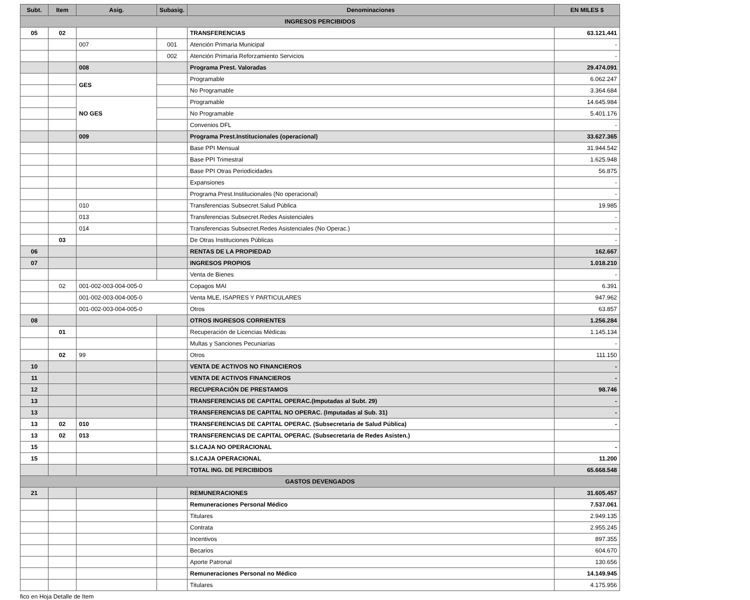| Subt. | Item | Asig. | Subasig. | Denominaciones | EN MILES $ |
| --- | --- | --- | --- | --- | --- |
| INGRESOS PERCIBIDOS | | | | | |
| 05 | 02 | | | TRANSFERENCIAS | 63.121.441 |
| | | 007 | 001 | Atención Primaria Municipal | - |
| | | | 002 | Atención Primaria Reforzamiento Servicios | - |
| | | 008 | | Programa Prest. Valoradas | 29.474.091 |
| | | GES | | Programable | 6.062.247 |
| | | | | No Programable | 3.364.684 |
| | | NO GES | | Programable | 14.645.984 |
| | | | | No Programable | 5.401.176 |
| | | | | Convenios DFL | - |
| | | 009 | | Programa Prest.Institucionales (operacional) | 33.627.365 |
| | | | | Base PPI Mensual | 31.944.542 |
| | | | | Base PPI Trimestral | 1.625.948 |
| | | | | Base PPI Otras Periodicidades | 56.875 |
| | | | | Expansiones | - |
| | | | | Programa Prest.Institucionales (No operacional) | - |
| | | 010 | | Transferencias Subsecret.Salud Pública | 19.985 |
| | | 013 | | Transferencias Subsecret.Redes Asistenciales | - |
| | | 014 | | Transferencias Subsecret.Redes Asistenciales (No Operac.) | - |
| | 03 | | | De Otras Instituciones Públicas | - |
| 06 | | | | RENTAS DE LA PROPIEDAD | 162.667 |
| 07 | | | | INGRESOS PROPIOS | 1.018.210 |
| | | | | Venta de Bienes | - |
| | 02 | 001-002-003-004-005-0 | | Copagos MAI | 6.391 |
| | | 001-002-003-004-005-0 | | Venta MLE, ISAPRES Y PARTICULARES | 947.962 |
| | | 001-002-003-004-005-0 | | Otros | 63.857 |
| 08 | | | | OTROS INGRESOS CORRIENTES | 1.256.284 |
| | 01 | | | Recuperación de Licencias Médicas | 1.145.134 |
| | | | | Multas y Sanciones Pecuniarias | - |
| | 02 | 99 | | Otros | 111.150 |
| 10 | | | | VENTA DE ACTIVOS NO FINANCIEROS | - |
| 11 | | | | VENTA DE ACTIVOS FINANCIEROS | - |
| 12 | | | | RECUPERACIÓN DE PRESTAMOS | 98.746 |
| 13 | | | | TRANSFERENCIAS DE CAPITAL OPERAC.(Imputadas al Subt. 29) | - |
| 13 | | | | TRANSFERENCIAS DE CAPITAL NO OPERAC. (Imputadas al Sub. 31) | - |
| 13 | 02 | 010 | | TRANSFERENCIAS DE CAPITAL OPERAC. (Subsecretaria de Salud Pública) | - |
| 13 | 02 | 013 | | TRANSFERENCIAS DE CAPITAL OPERAC. (Subsecretaria de Redes Asisten.) | |
| 15 | | | | S.I.CAJA NO OPERACIONAL | - |
| 15 | | | | S.I.CAJA OPERACIONAL | 11.200 |
| | | | | TOTAL ING. DE PERCIBIDOS | 65.668.548 |
| GASTOS DEVENGADOS | | | | | |
| 21 | | | | REMUNERACIONES | 31.605.457 |
| | | | | Remuneraciones Personal Médico | 7.537.061 |
| | | | | Titulares | 2.949.135 |
| | | | | Contrata | 2.955.245 |
| | | | | Incentivos | 897.355 |
| | | | | Becarios | 604.670 |
| | | | | Aporte Patronal | 130.656 |
| | | | | Remuneraciones Personal no Médico | 14.149.945 |
| | | | | Titulares | 4.175.956 |
fico en Hoja Detalle de Item